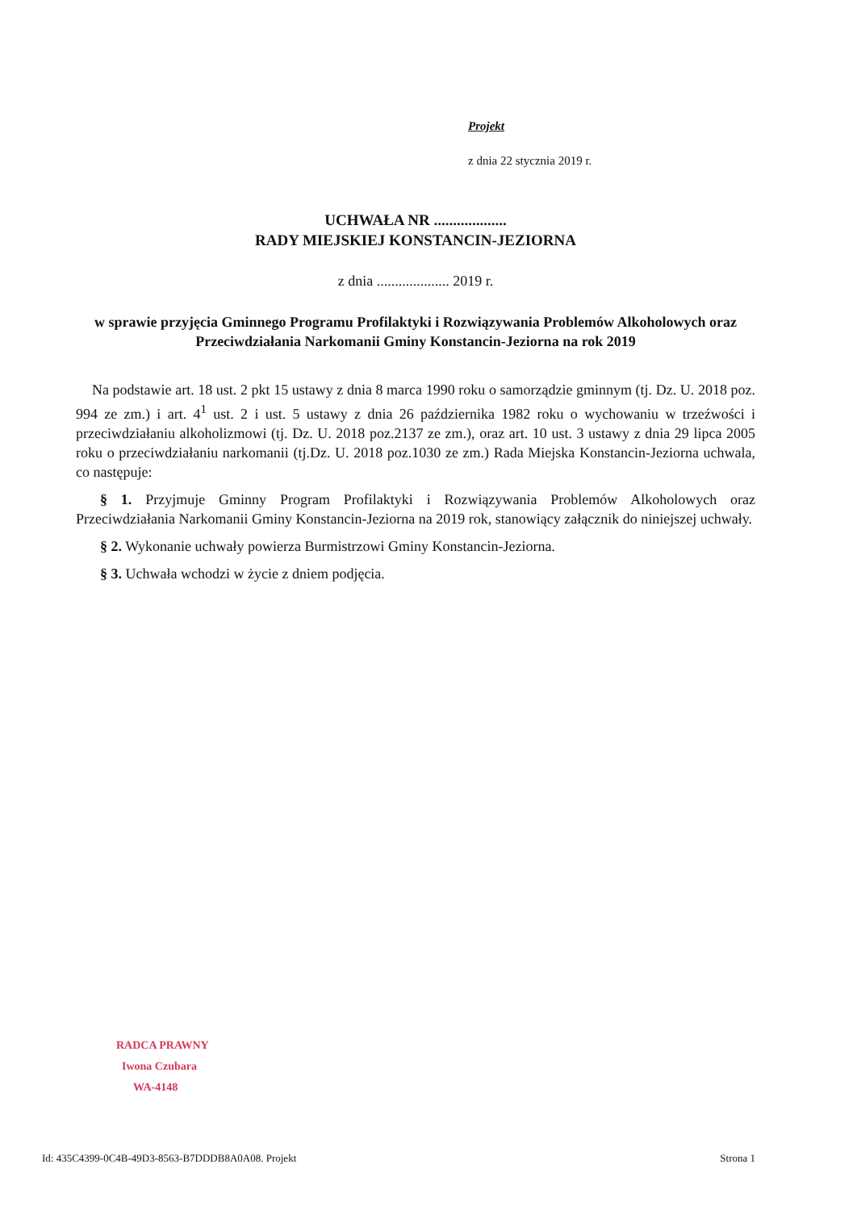Projekt
z dnia 22 stycznia 2019 r.
UCHWAŁA NR ...................
RADY MIEJSKIEJ KONSTANCIN-JEZIORNA
z dnia .................... 2019 r.
w sprawie przyjęcia Gminnego Programu Profilaktyki i Rozwiązywania Problemów Alkoholowych oraz Przeciwdziałania Narkomanii Gminy Konstancin-Jeziorna na rok 2019
Na podstawie art. 18 ust. 2 pkt 15 ustawy z dnia 8 marca 1990 roku o samorządzie gminnym (tj. Dz. U. 2018 poz. 994 ze zm.) i art. 4<sup>1</sup> ust. 2 i ust. 5 ustawy z dnia 26 października 1982 roku o wychowaniu w trzeźwości i przeciwdziałaniu alkoholizmowi (tj. Dz. U. 2018 poz.2137 ze zm.), oraz art. 10 ust. 3 ustawy z dnia 29 lipca 2005 roku o przeciwdziałaniu narkomanii (tj.Dz. U. 2018 poz.1030 ze zm.) Rada Miejska Konstancin-Jeziorna uchwala, co następuje:
§ 1. Przyjmuje Gminny Program Profilaktyki i Rozwiązywania Problemów Alkoholowych oraz Przeciwdziałania Narkomanii Gminy Konstancin-Jeziorna na 2019 rok, stanowiący załącznik do niniejszej uchwały.
§ 2. Wykonanie uchwały powierza Burmistrzowi Gminy Konstancin-Jeziorna.
§ 3. Uchwała wchodzi w życie z dniem podjęcia.
RADCA PRAWNY
Iwona Czubara
WA-4148
Id: 435C4399-0C4B-49D3-8563-B7DDDB8A0A08. Projekt Strona 1